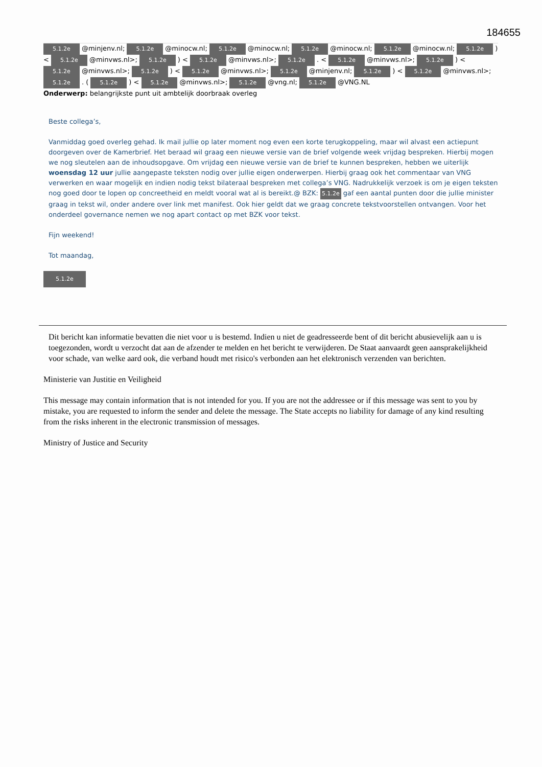184655
5.1.2e @minjenv.nl; 5.1.2e @minocw.nl; 5.1.2e @minocw.nl; 5.1.2e @minocw.nl; 5.1.2e @minocw.nl; 5.1.2e ) < 5.1.2e @minvws.nl>; 5.1.2e ) < 5.1.2e @minvws.nl>; 5.1.2e . < 5.1.2e @minvws.nl>; 5.1.2e ) < 5.1.2e @minvws.nl>; 5.1.2e ) < 5.1.2e @minvws.nl>; 5.1.2e @minjenv.nl; 5.1.2e ) < 5.1.2e @minvws.nl>; 5.1.2e . ( 5.1.2e ) < 5.1.2e @minvws.nl>; 5.1.2e @vng.nl; 5.1.2e @VNG.NL
Onderwerp: belangrijkste punt uit ambtelijk doorbraak overleg
Beste collega’s,
Vanmiddag goed overleg gehad. Ik mail jullie op later moment nog even een korte terugkoppeling, maar wil alvast een actiepunt doorgeven over de Kamerbrief. Het beraad wil graag een nieuwe versie van de brief volgende week vrijdag bespreken. Hierbij mogen we nog sleutelen aan de inhoudsopgave. Om vrijdag een nieuwe versie van de brief te kunnen bespreken, hebben we uiterlijk woensdag 12 uur jullie aangepaste teksten nodig over jullie eigen onderwerpen. Hierbij graag ook het commentaar van VNG verwerken en waar mogelijk en indien nodig tekst bilateraal bespreken met collega’s VNG. Nadrukkelijk verzoek is om je eigen teksten nog goed door te lopen op concreetheid en meldt vooral wat al is bereikt.@ BZK: 5.1.2e gaf een aantal punten door die jullie minister graag in tekst wil, onder andere over link met manifest. Ook hier geldt dat we graag concrete tekstvoorstellen ontvangen. Voor het onderdeel governance nemen we nog apart contact op met BZK voor tekst.
Fijn weekend!
Tot maandag,
5.1.2e
Dit bericht kan informatie bevatten die niet voor u is bestemd. Indien u niet de geadresseerde bent of dit bericht abusievelijk aan u is toegezonden, wordt u verzocht dat aan de afzender te melden en het bericht te verwijderen. De Staat aanvaardt geen aansprakelijkheid voor schade, van welke aard ook, die verband houdt met risico's verbonden aan het elektronisch verzenden van berichten.
Ministerie van Justitie en Veiligheid
This message may contain information that is not intended for you. If you are not the addressee or if this message was sent to you by mistake, you are requested to inform the sender and delete the message. The State accepts no liability for damage of any kind resulting from the risks inherent in the electronic transmission of messages.
Ministry of Justice and Security